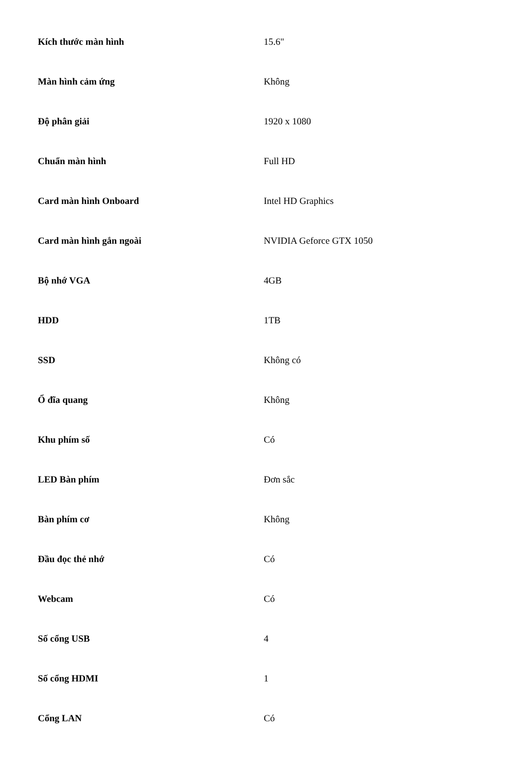| Kích thước màn hình | 15.6" |
| Màn hình cảm ứng | Không |
| Độ phân giải | 1920 x 1080 |
| Chuẩn màn hình | Full HD |
| Card màn hình Onboard | Intel HD Graphics |
| Card màn hình gắn ngoài | NVIDIA Geforce GTX 1050 |
| Bộ nhớ VGA | 4GB |
| HDD | 1TB |
| SSD | Không có |
| Ổ đĩa quang | Không |
| Khu phím số | Có |
| LED Bàn phím | Đơn sắc |
| Bàn phím cơ | Không |
| Đầu đọc thẻ nhớ | Có |
| Webcam | Có |
| Số cổng USB | 4 |
| Số cổng HDMI | 1 |
| Cổng LAN | Có |